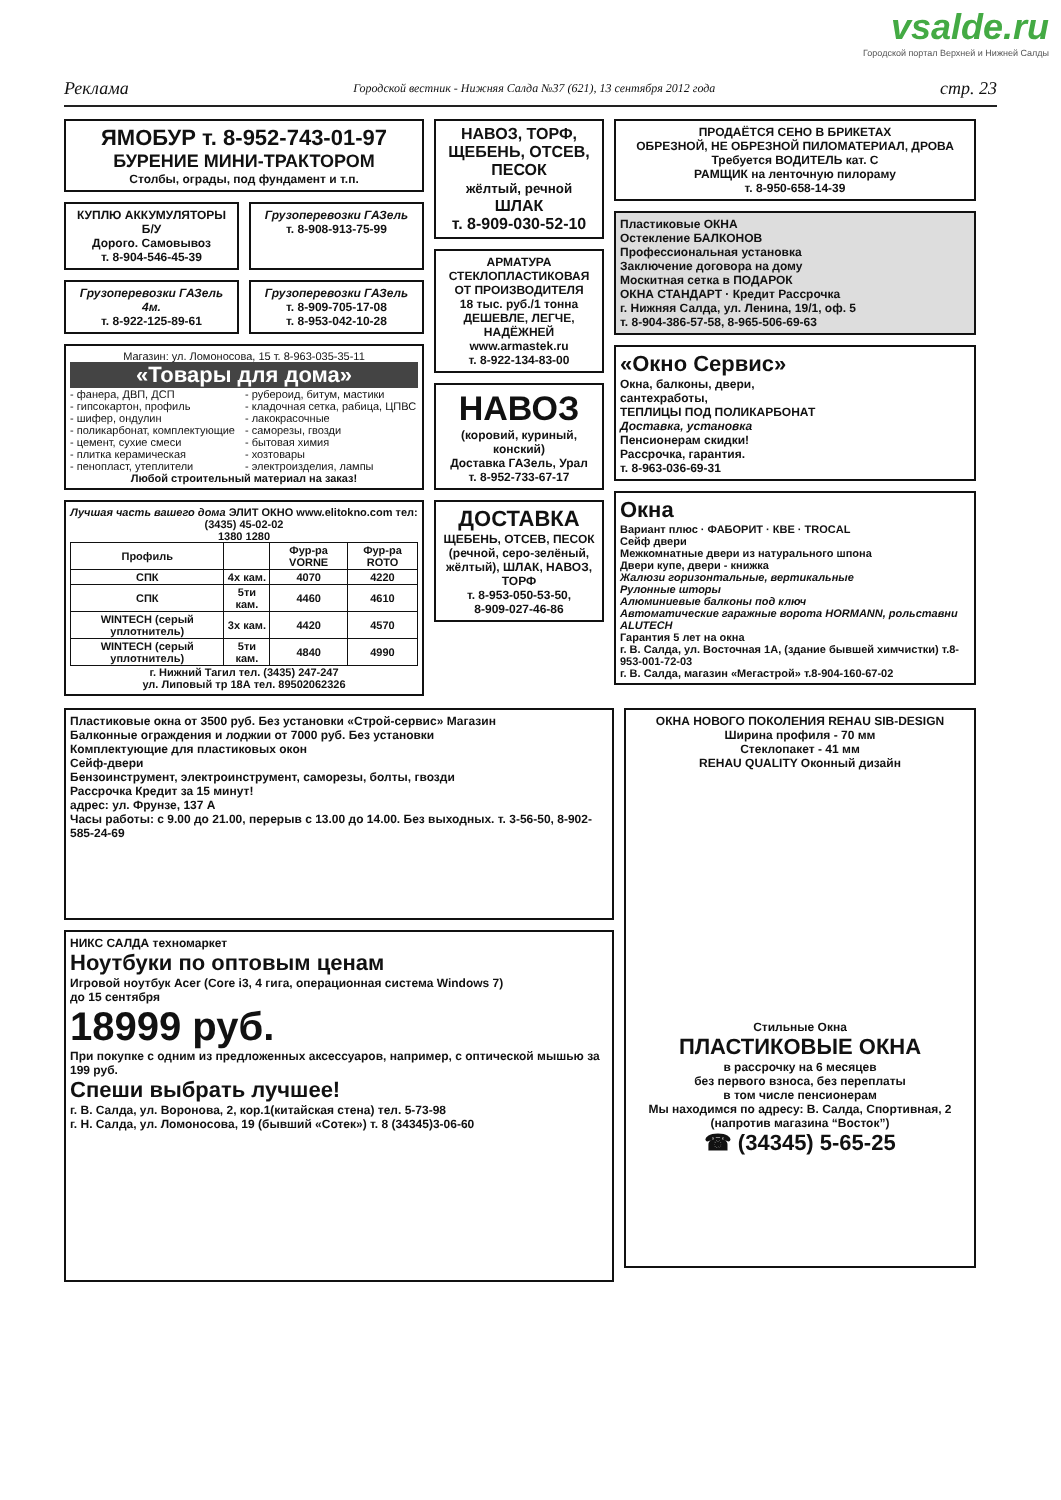vsalde.ru
Городской портал Верхней и Нижней Салды
Реклама Городской вестник - Нижняя Салда №37 (621), 13 сентября 2012 года стр. 23
ЯМОБУР т. 8-952-743-01-97
БУРЕНИЕ МИНИ-ТРАКТОРОМ
Столбы, ограды, под фундамент и т.п.
КУПЛЮ АККУМУЛЯТОРЫ Б/У
Дорого. Самовывоз
т. 8-904-546-45-39
Грузоперевозки ГАЗель
т. 8-908-913-75-99
Грузоперевозки ГАЗель 4м.
т. 8-922-125-89-61
Грузоперевозки ГАЗель
т. 8-909-705-17-08
т. 8-953-042-10-28
Магазин: ул. Ломоносова, 15 т. 8-963-035-35-11
«Товары для дома»
- фанера, ДВП, ДСП
- гипсокартон, профиль
- шифер, ондулин
- поликарбонат, комплектующие
- цемент, сухие смеси
- плитка керамическая
- пенопласт, утеплители
- рубероид, битум, мастики
- кладочная сетка, рабица, ЦПВС
- лакокрасочные
- саморезы, гвозди
- бытовая химия
- хозтовары
- электроизделия, лампы
Любой строительный материал на заказ!
Лучшая часть вашего дома ЭЛИТ ОКНО www.elitokno.com тел: (3435) 45-02-02
1380 1280
| Профиль | | Фур-ра VORNE | Фур-ра ROTO |
| --- | --- | --- | --- |
| СПК | 4х кам. | 4070 | 4220 |
| СПК | 5ти кам. | 4460 | 4610 |
| WINTECH (серый уплотнитель) | 3х кам. | 4420 | 4570 |
| WINTECH (серый уплотнитель) | 5ти кам. | 4840 | 4990 |
г. Нижний Тагил тел. (3435) 247-247
ул. Липовый тр 18А тел. 89502062326
НАВОЗ, ТОРФ, ЩЕБЕНЬ, ОТСЕВ, ПЕСОК
жёлтый, речной
ШЛАК
т. 8-909-030-52-10
АРМАТУРА СТЕКЛОПЛАСТИКОВАЯ ОТ ПРОИЗВОДИТЕЛЯ
18 тыс. руб./1 тонна
ДЕШЕВЛЕ, ЛЕГЧЕ, НАДЁЖНЕЙ
www.armastek.ru
т. 8-922-134-83-00
НАВОЗ
(коровий, куриный, конский)
Доставка ГАЗель, Урал
т. 8-952-733-67-17
ДОСТАВКА
ЩЕБЕНЬ, ОТСЕВ, ПЕСОК (речной, серо-зелёный, жёлтый), ШЛАК, НАВОЗ, ТОРФ
т. 8-953-050-53-50,
8-909-027-46-86
ПРОДАЁТСЯ СЕНО В БРИКЕТАХ
ОБРЕЗНОЙ, НЕ ОБРЕЗНОЙ ПИЛОМАТЕРИАЛ, ДРОВА
Требуется ВОДИТЕЛЬ кат. С
РАМЩИК на ленточную пилораму
т. 8-950-658-14-39
Пластиковые ОКНА
Остекление БАЛКОНОВ
Профессиональная установка
Заключение договора на дому
Москитная сетка в ПОДАРОК
ОКНА СТАНДАРТ · Кредит Рассрочка
г. Нижняя Салда, ул. Ленина, 19/1, оф. 5
т. 8-904-386-57-58, 8-965-506-69-63
«Окно Сервис»
Окна, балконы, двери,
сантехработы,
ТЕПЛИЦЫ ПОД ПОЛИКАРБОНАТ
Доставка, установка
Пенсионерам скидки!
Рассрочка, гарантия.
т. 8-963-036-69-31
Окна
Вариант плюс · ФАБОРИТ · КВЕ · TROCAL
Сейф двери
Межкомнатные двери из натурального шпона
Двери купе, двери - книжка
Жалюзи горизонтальные, вертикальные
Рулонные шторы
Алюминиевые балконы под ключ
Автоматические гаражные ворота HORMANN, рольставни ALUTECH
Гарантия 5 лет на окна
г. В. Салда, ул. Восточная 1А, (здание бывшей химчистки) т.8-953-001-72-03
г. В. Салда, магазин «Мегастрой» т.8-904-160-67-02
Пластиковые окна от 3500 руб. Без установки «Строй-сервис» Магазин
Балконные ограждения и лоджии от 7000 руб. Без установки
Комплектующие для пластиковых окон
Сейф-двери
Бензоинструмент, электроинструмент, саморезы, болты, гвозди
Рассрочка Кредит за 15 минут!
адрес: ул. Фрунзе, 137 А
Часы работы: с 9.00 до 21.00, перерыв с 13.00 до 14.00. Без выходных. т. 3-56-50, 8-902-585-24-69
НИКС САЛДА техномаркет
Ноутбуки по оптовым ценам
Игровой ноутбук Acer (Core i3, 4 гига, операционная система Windows 7)
до 15 сентября
18999 руб.
При покупке с одним из предложенных аксессуаров, например, с оптической мышью за 199 руб.
Спеши выбрать лучшее!
г. В. Салда, ул. Воронова, 2, кор.1(китайская стена) тел. 5-73-98
г. Н. Салда, ул. Ломоносова, 19 (бывший «Сотек») т. 8 (34345)3-06-60
ОКНА НОВОГО ПОКОЛЕНИЯ REHAU SIB-DESIGN
Ширина профиля - 70 мм
Стеклопакет - 41 мм
REHAU QUALITY Оконный дизайн
Стильные Окна
ПЛАСТИКОВЫЕ ОКНА
в рассрочку на 6 месяцев
без первого взноса, без переплаты
в том числе пенсионерам
Мы находимся по адресу: В. Салда, Спортивная, 2 (напротив магазина “Восток”)
☎ (34345) 5-65-25